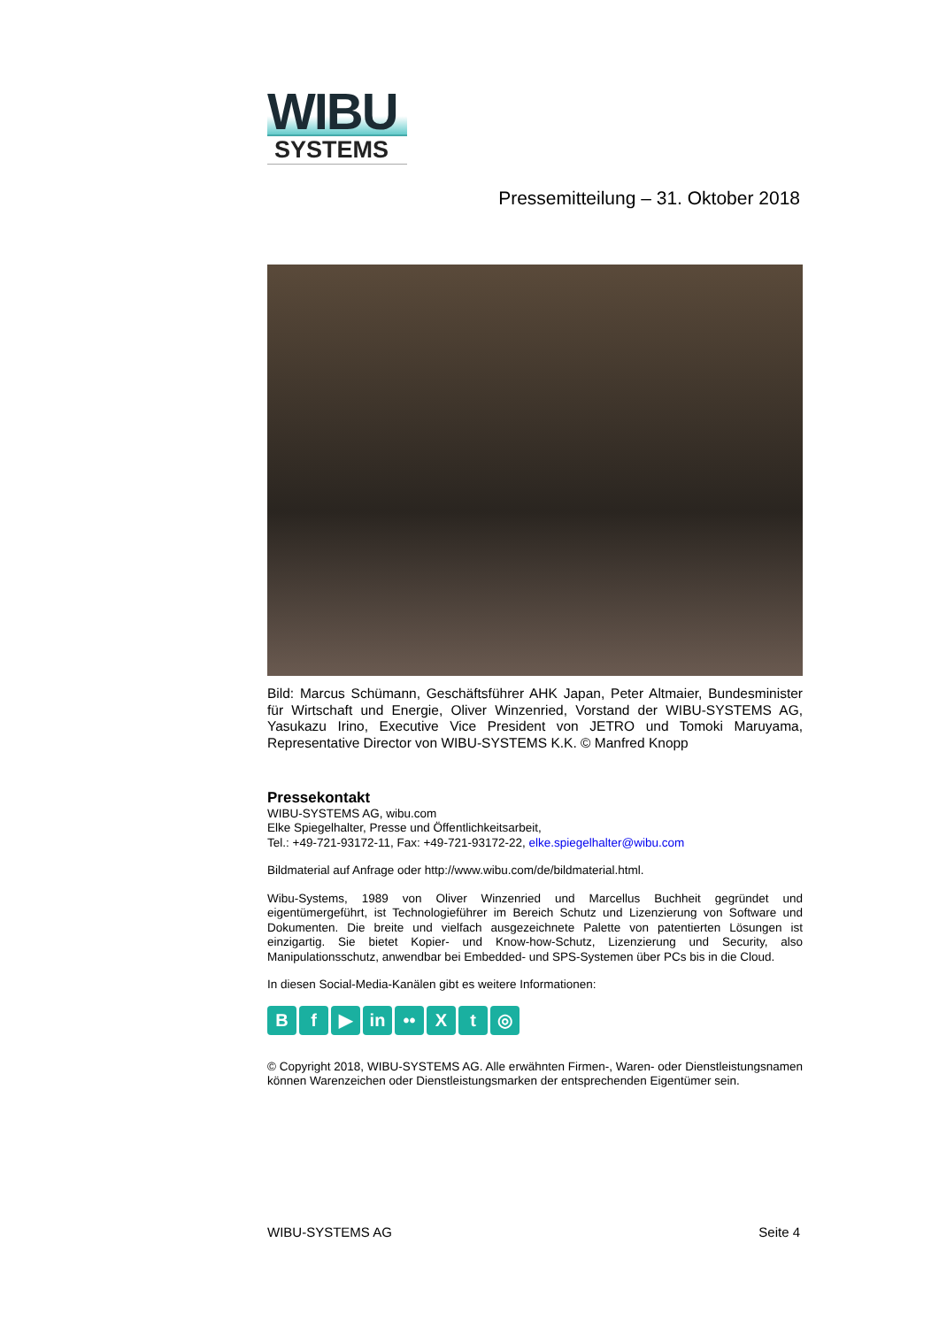WIBU
SYSTEMS
Pressemitteilung – 31. Oktober 2018
Bild: Marcus Schümann, Geschäftsführer AHK Japan, Peter Altmaier, Bundesminister für Wirtschaft und Energie, Oliver Winzenried, Vorstand der WIBU-SYSTEMS AG, Yasukazu Irino, Executive Vice President von JETRO und Tomoki Maruyama, Representative Director von WIBU-SYSTEMS K.K. © Manfred Knopp
Pressekontakt
WIBU-SYSTEMS AG, wibu.com
Elke Spiegelhalter, Presse und Öffentlichkeitsarbeit,
Tel.: +49-721-93172-11, Fax: +49-721-93172-22, elke.spiegelhalter@wibu.com
Bildmaterial auf Anfrage oder http://www.wibu.com/de/bildmaterial.html.
Wibu-Systems, 1989 von Oliver Winzenried und Marcellus Buchheit gegründet und eigentümergeführt, ist Technologieführer im Bereich Schutz und Lizenzierung von Software und Dokumenten. Die breite und vielfach ausgezeichnete Palette von patentierten Lösungen ist einzigartig. Sie bietet Kopier- und Know-how-Schutz, Lizenzierung und Security, also Manipulationsschutz, anwendbar bei Embedded- und SPS-Systemen über PCs bis in die Cloud.
In diesen Social-Media-Kanälen gibt es weitere Informationen:
Bf ▶ in •• X t ◎
© Copyright 2018, WIBU-SYSTEMS AG. Alle erwähnten Firmen-, Waren- oder Dienstleistungsnamen können Warenzeichen oder Dienstleistungsmarken der entsprechenden Eigentümer sein.
WIBU-SYSTEMS AG Seite 4